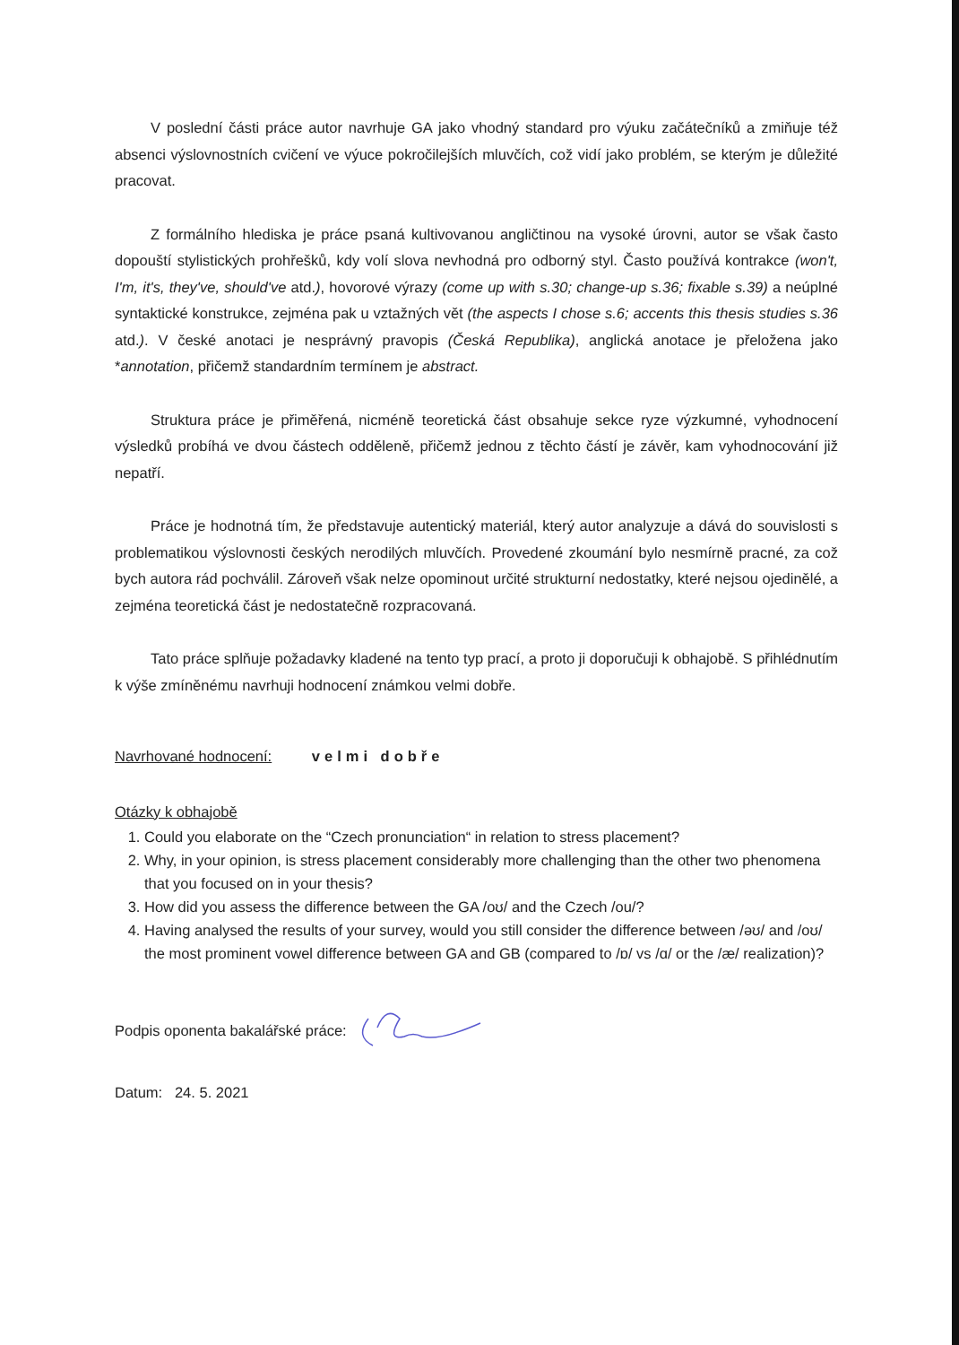V poslední části práce autor navrhuje GA jako vhodný standard pro výuku začátečníků a zmiňuje též absenci výslovnostních cvičení ve výuce pokročilejších mluvčích, což vidí jako problém, se kterým je důležité pracovat.
Z formálního hlediska je práce psaná kultivovanou angličtinou na vysoké úrovni, autor se však často dopouští stylistických prohřešků, kdy volí slova nevhodná pro odborný styl. Často používá kontrakce (won't, I'm, it's, they've, should've atd.), hovorové výrazy (come up with s.30; change-up s.36; fixable s.39) a neúplné syntaktické konstrukce, zejména pak u vztažných vět (the aspects I chose s.6; accents this thesis studies s.36 atd.). V české anotaci je nesprávný pravopis (Česká Republika), anglická anotace je přeložena jako *annotation, přičemž standardním termínem je abstract.
Struktura práce je přiměřená, nicméně teoretická část obsahuje sekce ryze výzkumné, vyhodnocení výsledků probíhá ve dvou částech odděleně, přičemž jednou z těchto částí je závěr, kam vyhodnocování již nepatří.
Práce je hodnotná tím, že představuje autentický materiál, který autor analyzuje a dává do souvislosti s problematikou výslovnosti českých nerodilých mluvčích. Provedené zkoumání bylo nesmírně pracné, za což bych autora rád pochválil. Zároveň však nelze opominout určité strukturní nedostatky, které nejsou ojedinělé, a zejména teoretická část je nedostatečně rozpracovaná.
Tato práce splňuje požadavky kladené na tento typ prací, a proto ji doporučuji k obhajobě. S přihlédnutím k výše zmíněnému navrhuji hodnocení známkou velmi dobře.
Navrhované hodnocení: velmi dobře
Otázky k obhajobě
1. Could you elaborate on the “Czech pronunciation“ in relation to stress placement?
2. Why, in your opinion, is stress placement considerably more challenging than the other two phenomena that you focused on in your thesis?
3. How did you assess the difference between the GA /oʊ/ and the Czech /ou/?
4. Having analysed the results of your survey, would you still consider the difference between /əʊ/ and /oʊ/ the most prominent vowel difference between GA and GB (compared to /ɒ/ vs /ɑ/ or the /æ/ realization)?
Podpis oponenta bakalářské práce:
Datum: 24. 5. 2021